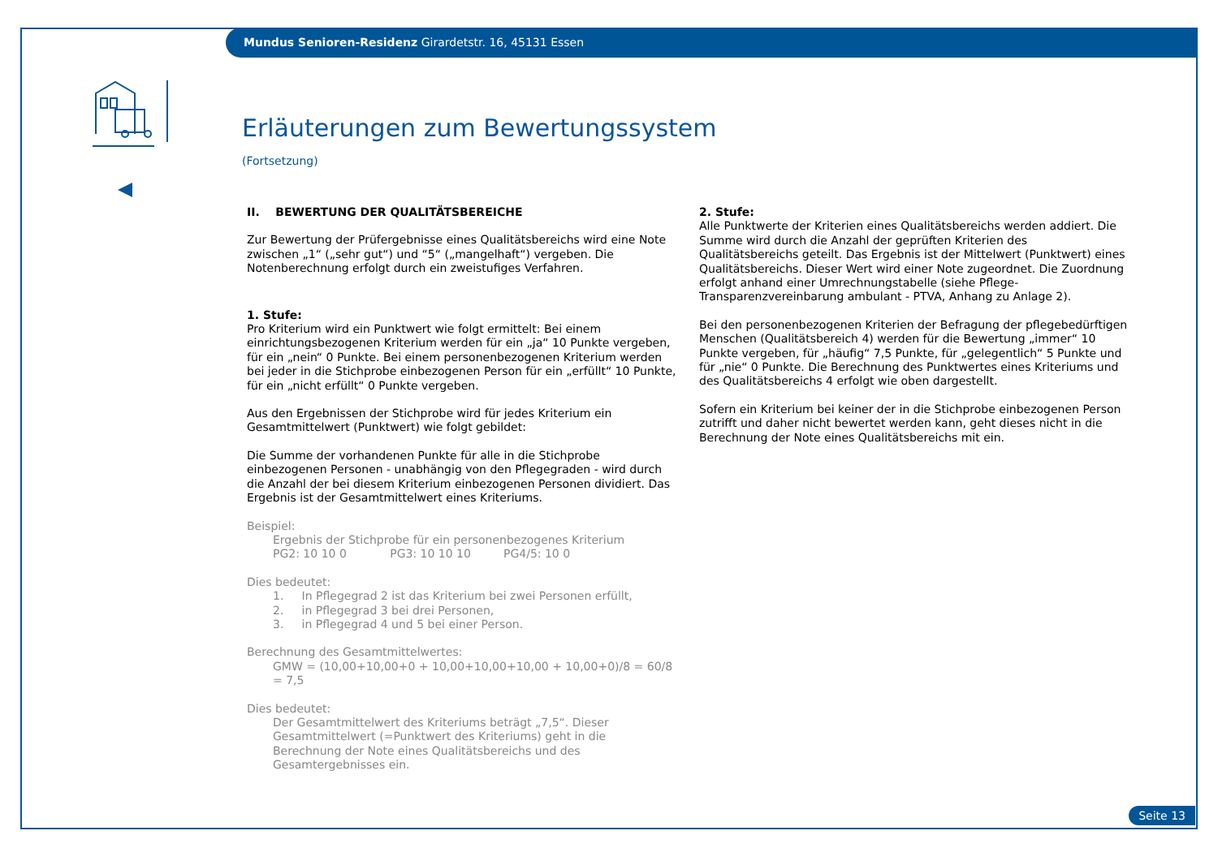Mundus Senioren-Residenz Girardetstr. 16, 45131 Essen
Erläuterungen zum Bewertungssystem
(Fortsetzung)
II. BEWERTUNG DER QUALITÄTSBEREICHE
Zur Bewertung der Prüfergebnisse eines Qualitätsbereichs wird eine Note zwischen „1“ („sehr gut“) und “5“ („mangelhaft“) vergeben. Die Notenberechnung erfolgt durch ein zweistufiges Verfahren.
1. Stufe:
Pro Kriterium wird ein Punktwert wie folgt ermittelt: Bei einem einrichtungsbezogenen Kriterium werden für ein „ja“ 10 Punkte vergeben, für ein „nein“ 0 Punkte. Bei einem personenbezogenen Kriterium werden bei jeder in die Stichprobe einbezogenen Person für ein „erfüllt“ 10 Punkte, für ein „nicht erfüllt“ 0 Punkte vergeben.
Aus den Ergebnissen der Stichprobe wird für jedes Kriterium ein Gesamtmittelwert (Punktwert) wie folgt gebildet:
Die Summe der vorhandenen Punkte für alle in die Stichprobe einbezogenen Personen - unabhängig von den Pflegegraden - wird durch die Anzahl der bei diesem Kriterium einbezogenen Personen dividiert. Das Ergebnis ist der Gesamtmittelwert eines Kriteriums.
Beispiel:
Ergebnis der Stichprobe für ein personenbezogenes Kriterium
PG2: 10 10 0 PG3: 10 10 10 PG4/5: 10 0
Dies bedeutet:
1. In Pflegegrad 2 ist das Kriterium bei zwei Personen erfüllt,
2. in Pflegegrad 3 bei drei Personen,
3. in Pflegegrad 4 und 5 bei einer Person.
Berechnung des Gesamtmittelwertes:
GMW = (10,00+10,00+0 + 10,00+10,00+10,00 + 10,00+0)/8 = 60/8 = 7,5
Dies bedeutet:
Der Gesamtmittelwert des Kriteriums beträgt „7,5“. Dieser Gesamtmittelwert (=Punktwert des Kriteriums) geht in die Berechnung der Note eines Qualitätsbereichs und des Gesamtergebnisses ein.
2. Stufe:
Alle Punktwerte der Kriterien eines Qualitätsbereichs werden addiert. Die Summe wird durch die Anzahl der geprüften Kriterien des Qualitätsbereichs geteilt. Das Ergebnis ist der Mittelwert (Punktwert) eines Qualitätsbereichs. Dieser Wert wird einer Note zugeordnet. Die Zuordnung erfolgt anhand einer Umrechnungstabelle (siehe Pflege-Transparenzvereinbarung ambulant - PTVA, Anhang zu Anlage 2).
Bei den personenbezogenen Kriterien der Befragung der pflegebedürftigen Menschen (Qualitätsbereich 4) werden für die Bewertung „immer“ 10 Punkte vergeben, für „häufig“ 7,5 Punkte, für „gelegentlich“ 5 Punkte und für „nie“ 0 Punkte. Die Berechnung des Punktwertes eines Kriteriums und des Qualitätsbereichs 4 erfolgt wie oben dargestellt.
Sofern ein Kriterium bei keiner der in die Stichprobe einbezogenen Person zutrifft und daher nicht bewertet werden kann, geht dieses nicht in die Berechnung der Note eines Qualitätsbereichs mit ein.
Seite 13